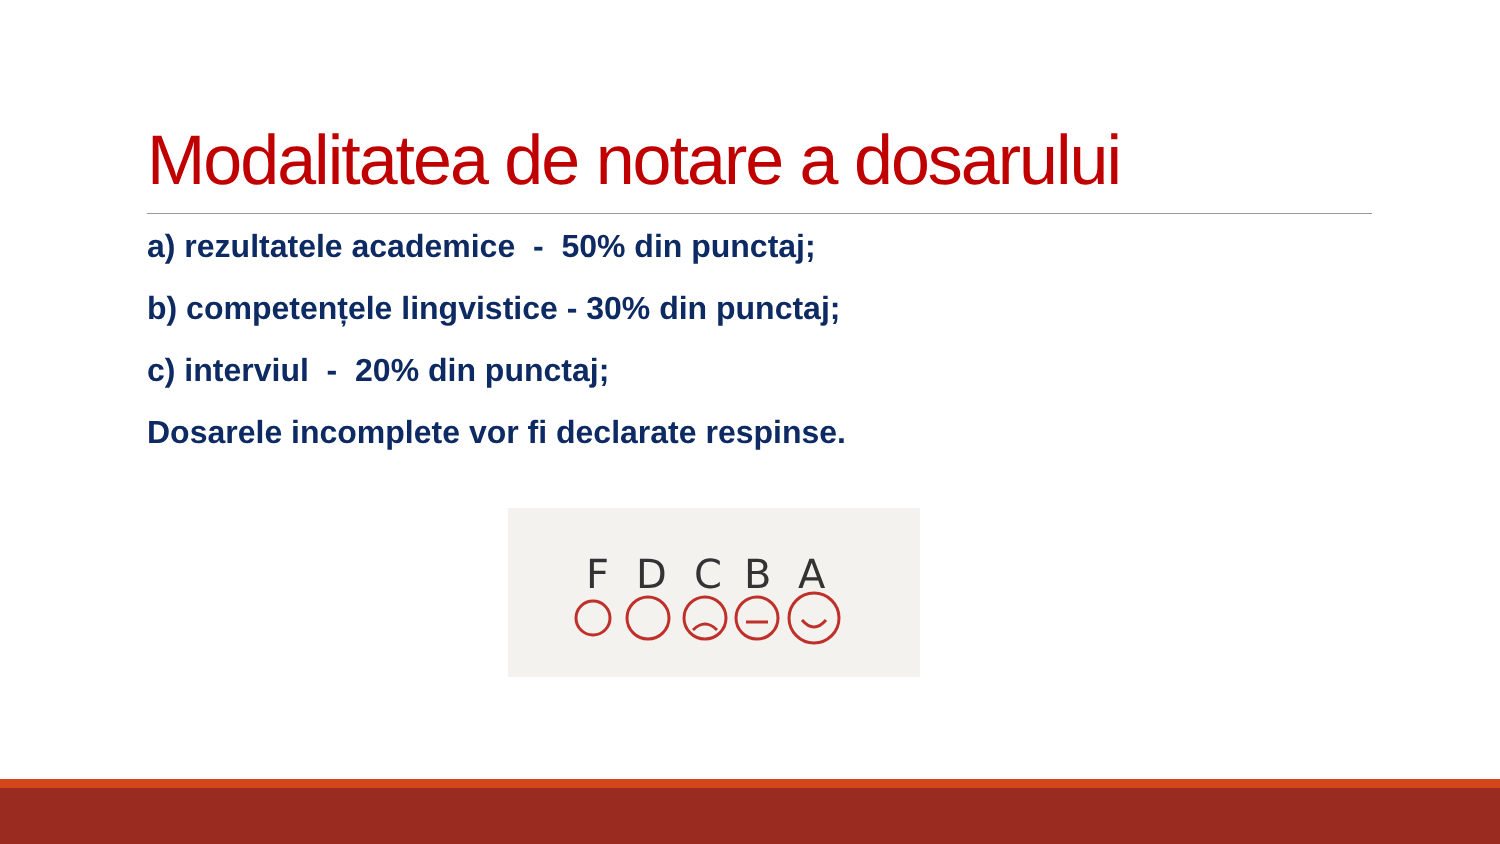Modalitatea de notare a dosarului
a) rezultatele academice - 50% din punctaj;
b) competențele lingvistice - 30% din punctaj;
c) interviul - 20% din punctaj;
Dosarele incomplete vor fi declarate respinse.
F
D
C
B
A